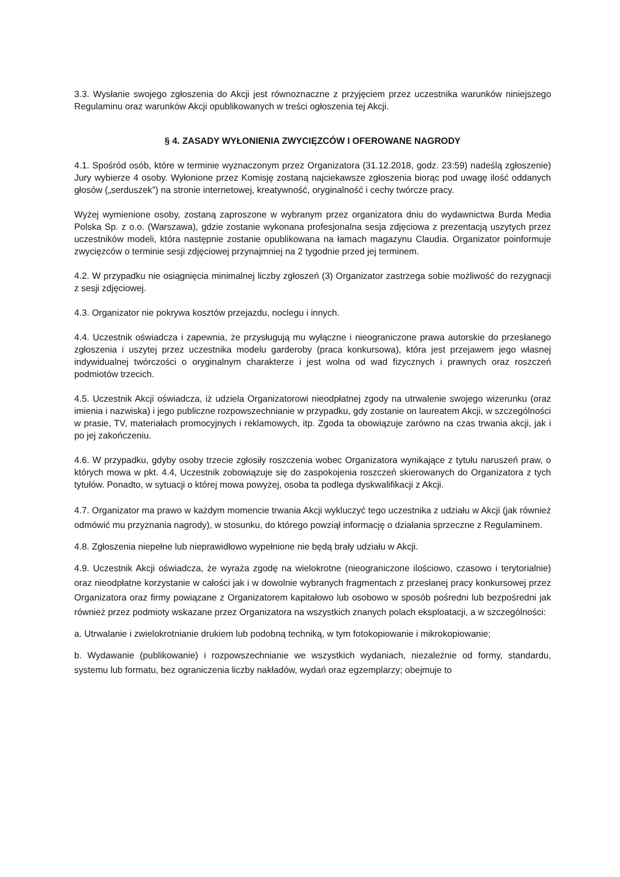3.3. Wysłanie swojego zgłoszenia do Akcji jest równoznaczne z przyjęciem przez uczestnika warunków niniejszego Regulaminu oraz warunków Akcji opublikowanych w treści ogłoszenia tej Akcji.
§ 4. ZASADY WYŁONIENIA ZWYCIĘZCÓW I OFEROWANE NAGRODY
4.1. Spośród osób, które w terminie wyznaczonym przez Organizatora (31.12.2018, godz. 23:59) nadeślą zgłoszenie) Jury wybierze 4 osoby. Wyłonione przez Komisję zostaną najciekawsze zgłoszenia biorąc pod uwagę ilość oddanych głosów („serduszek”) na stronie internetowej, kreatywność, oryginalność i cechy twórcze pracy.
Wyżej wymienione osoby, zostaną zaproszone w wybranym przez organizatora dniu do wydawnictwa Burda Media Polska Sp. z o.o. (Warszawa), gdzie zostanie wykonana profesjonalna sesja zdjęciowa z prezentacją uszytych przez uczestników modeli, która następnie zostanie opublikowana na łamach magazynu Claudia. Organizator poinformuje zwycięzców o terminie sesji zdjęciowej przynajmniej na 2 tygodnie przed jej terminem.
4.2. W przypadku nie osiągnięcia minimalnej liczby zgłoszeń (3) Organizator zastrzega sobie możliwość do rezygnacji z sesji zdjęciowej.
4.3. Organizator nie pokrywa kosztów przejazdu, noclegu i innych.
4.4. Uczestnik oświadcza i zapewnia, że przysługują mu wyłączne i nieograniczone prawa autorskie do przesłanego zgłoszenia i uszytej przez uczestnika modelu garderoby (praca konkursowa), która jest przejawem jego własnej indywidualnej twórczości o oryginalnym charakterze i jest wolna od wad fizycznych i prawnych oraz roszczeń podmiotów trzecich.
4.5. Uczestnik Akcji oświadcza, iż udziela Organizatorowi nieodpłatnej zgody na utrwalenie swojego wizerunku (oraz imienia i nazwiska) i jego publiczne rozpowszechnianie w przypadku, gdy zostanie on laureatem Akcji, w szczególności w prasie, TV, materiałach promocyjnych i reklamowych, itp. Zgoda ta obowiązuje zarówno na czas trwania akcji, jak i po jej zakończeniu.
4.6. W przypadku, gdyby osoby trzecie zgłosiły roszczenia wobec Organizatora wynikające z tytułu naruszeń praw, o których mowa w pkt. 4.4, Uczestnik zobowiązuje się do zaspokojenia roszczeń skierowanych do Organizatora z tych tytułów. Ponadto, w sytuacji o której mowa powyżej, osoba ta podlega dyskwalifikacji z Akcji.
4.7. Organizator ma prawo w każdym momencie trwania Akcji wykluczyć tego uczestnika z udziału w Akcji (jak również odmówić mu przyznania nagrody), w stosunku, do którego powziął informację o działania sprzeczne z Regulaminem.
4.8. Zgłoszenia niepełne lub nieprawidłowo wypełnione nie będą brały udziału w Akcji.
4.9. Uczestnik Akcji oświadcza, że wyraża zgodę na wielokrotne (nieograniczone ilościowo, czasowo i terytorialnie) oraz nieodpłatne korzystanie w całości jak i w dowolnie wybranych fragmentach z przesłanej pracy konkursowej przez Organizatora oraz firmy powiązane z Organizatorem kapitałowo lub osobowo w sposób pośredni lub bezpośredni jak również przez podmioty wskazane przez Organizatora na wszystkich znanych polach eksploatacji, a w szczególności:
a. Utrwalanie i zwielokrotnianie drukiem lub podobną techniką, w tym fotokopiowanie i mikrokopiowanie;
b. Wydawanie (publikowanie) i rozpowszechnianie we wszystkich wydaniach, niezależnie od formy, standardu, systemu lub formatu, bez ograniczenia liczby nakładów, wydań oraz egzemplarzy; obejmuje to